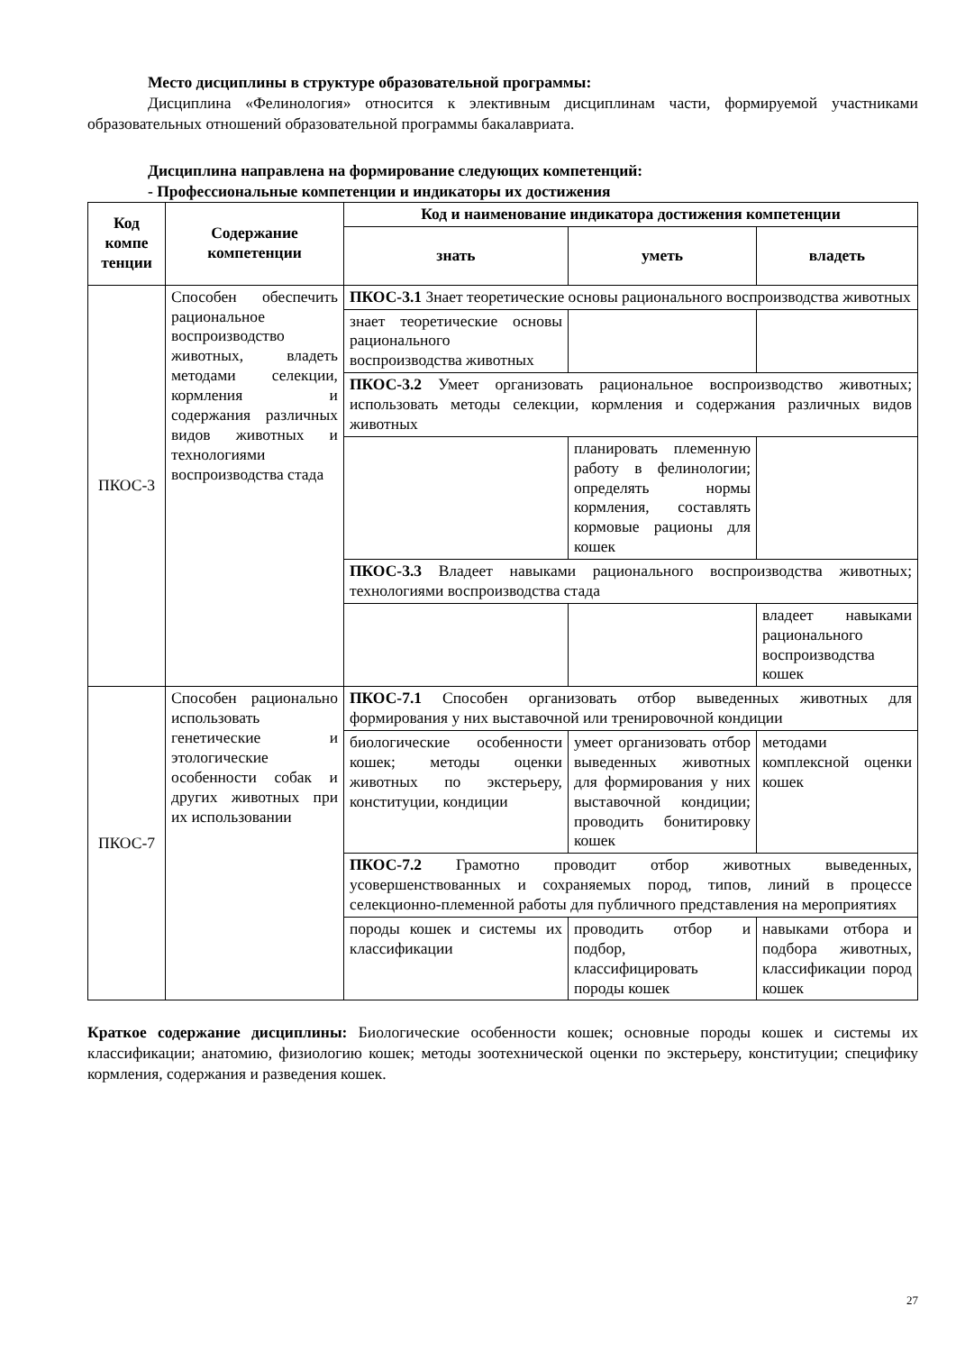Место дисциплины в структуре образовательной программы:
Дисциплина «Фелинология» относится к элективным дисциплинам части, формируемой участниками образовательных отношений образовательной программы бакалавриата.
Дисциплина направлена на формирование следующих компетенций:
- Профессиональные компетенции и индикаторы их достижения
| Код компе тенции | Содержание компетенции | Код и наименование индикатора достижения компетенции | | |
| --- | --- | --- | --- | --- |
| | | знать | уметь | владеть |
| ПКОС-3 | Способен обеспечить рациональное воспроизводство животных, владеть методами селекции, кормления и содержания различных видов животных и технологиями воспроизводства стада | ПКОС-3.1 Знает теоретические основы рационального воспроизводства животных | | |
| | | знает теоретические основы рационального воспроизводства животных | | |
| | | ПКОС-3.2 Умеет организовать рациональное воспроизводство животных; использовать методы селекции, кормления и содержания различных видов животных | | |
| | | | планировать племенную работу в фелинологии; определять нормы кормления, составлять кормовые рационы для кошек | |
| | | ПКОС-3.3 Владеет навыками рационального воспроизводства животных; технологиями воспроизводства стада | | |
| | | | | владеет навыками рационального воспроизводства кошек |
| ПКОС-7 | Способен рационально использовать генетические и этологические особенности собак и других животных при их использовании | ПКОС-7.1 Способен организовать отбор выведенных животных для формирования у них выставочной или тренировочной кондиции | | |
| | | биологические особенности кошек; методы оценки животных по экстерьеру, конституции, кондиции | умеет организовать отбор выведенных животных для формирования у них выставочной кондиции; проводить бонитировку кошек | методами комплексной оценки кошек |
| | | ПКОС-7.2 Грамотно проводит отбор животных выведенных, усовершенствованных и сохраняемых пород, типов, линий в процессе селекционно-племенной работы для публичного представления на мероприятиях | | |
| | | породы кошек и системы их классификации | проводить отбор и подбор, классифицировать породы кошек | навыками отбора и подбора животных, классификации пород кошек |
Краткое содержание дисциплины: Биологические особенности кошек; основные породы кошек и системы их классификации; анатомию, физиологию кошек; методы зоотехнической оценки по экстерьеру, конституции; специфику кормления, содержания и разведения кошек.
27